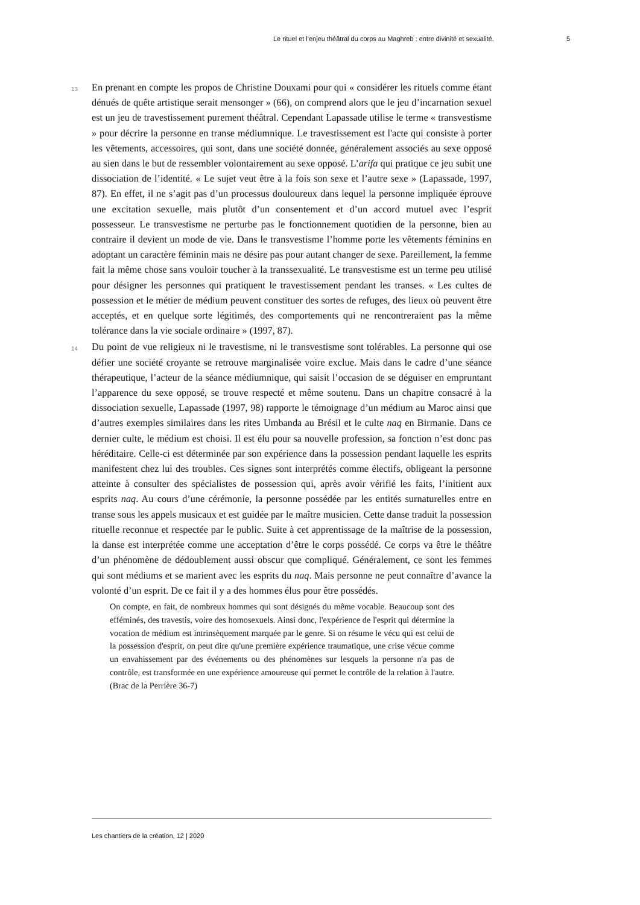Le rituel et l'enjeu théâtral du corps au Maghreb : entre divinité et sexualité. 5
13
En prenant en compte les propos de Christine Douxami pour qui « considérer les rituels comme étant dénués de quête artistique serait mensonger » (66), on comprend alors que le jeu d’incarnation sexuel est un jeu de travestissement purement théâtral. Cependant Lapassade utilise le terme « transvestisme » pour décrire la personne en transe médiumnique. Le travestissement est l'acte qui consiste à porter les vêtements, accessoires, qui sont, dans une société donnée, généralement associés au sexe opposé au sien dans le but de ressembler volontairement au sexe opposé. L’arifa qui pratique ce jeu subit une dissociation de l’identité. « Le sujet veut être à la fois son sexe et l’autre sexe » (Lapassade, 1997, 87). En effet, il ne s’agit pas d’un processus douloureux dans lequel la personne impliquée éprouve une excitation sexuelle, mais plutôt d’un consentement et d’un accord mutuel avec l’esprit possesseur. Le transvestisme ne perturbe pas le fonctionnement quotidien de la personne, bien au contraire il devient un mode de vie. Dans le transvestisme l’homme porte les vêtements féminins en adoptant un caractère féminin mais ne désire pas pour autant changer de sexe. Pareillement, la femme fait la même chose sans vouloir toucher à la transsexualité. Le transvestisme est un terme peu utilisé pour désigner les personnes qui pratiquent le travestissement pendant les transes. « Les cultes de possession et le métier de médium peuvent constituer des sortes de refuges, des lieux où peuvent être acceptés, et en quelque sorte légitimés, des comportements qui ne rencontreraient pas la même tolérance dans la vie sociale ordinaire » (1997, 87).
14
Du point de vue religieux ni le travestisme, ni le transvestisme sont tolérables. La personne qui ose défier une société croyante se retrouve marginalisée voire exclue. Mais dans le cadre d’une séance thérapeutique, l’acteur de la séance médiumnique, qui saisit l’occasion de se déguiser en empruntant l’apparence du sexe opposé, se trouve respecté et même soutenu. Dans un chapitre consacré à la dissociation sexuelle, Lapassade (1997, 98) rapporte le témoignage d’un médium au Maroc ainsi que d’autres exemples similaires dans les rites Umbanda au Brésil et le culte naq en Birmanie. Dans ce dernier culte, le médium est choisi. Il est élu pour sa nouvelle profession, sa fonction n’est donc pas héréditaire. Celle-ci est déterminée par son expérience dans la possession pendant laquelle les esprits manifestent chez lui des troubles. Ces signes sont interprétés comme électifs, obligeant la personne atteinte à consulter des spécialistes de possession qui, après avoir vérifié les faits, l’initient aux esprits naq. Au cours d’une cérémonie, la personne possédée par les entités surnaturelles entre en transe sous les appels musicaux et est guidée par le maître musicien. Cette danse traduit la possession rituelle reconnue et respectée par le public. Suite à cet apprentissage de la maîtrise de la possession, la danse est interprétée comme une acceptation d’être le corps possédé. Ce corps va être le théâtre d’un phénomène de dédoublement aussi obscur que compliqué. Généralement, ce sont les femmes qui sont médiums et se marient avec les esprits du naq. Mais personne ne peut connaître d’avance la volonté d’un esprit. De ce fait il y a des hommes élus pour être possédés.
On compte, en fait, de nombreux hommes qui sont désignés du même vocable. Beaucoup sont des efféminés, des travestis, voire des homosexuels. Ainsi donc, l'expérience de l'esprit qui détermine la vocation de médium est intrinsèquement marquée par le genre. Si on résume le vécu qui est celui de la possession d'esprit, on peut dire qu'une première expérience traumatique, une crise vécue comme un envahissement par des événements ou des phénomènes sur lesquels la personne n'a pas de contrôle, est transformée en une expérience amoureuse qui permet le contrôle de la relation à l'autre. (Brac de la Perrière 36-7)
Les chantiers de la création, 12 | 2020